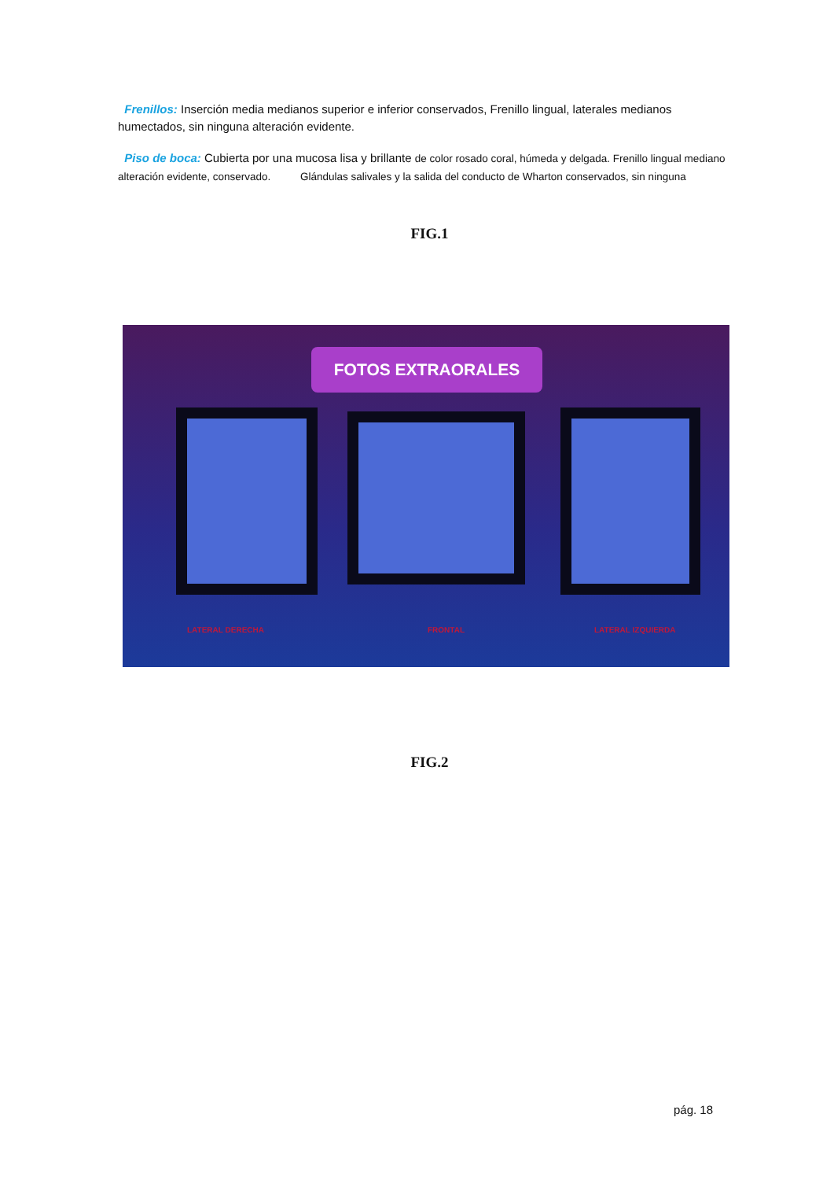Frenillos: Inserción media medianos superior e inferior conservados, Frenillo lingual, laterales medianos humectados, sin ninguna alteración evidente.
Piso de boca: Cubierta por una mucosa lisa y brillante de color rosado coral, húmeda y delgada. Frenillo lingual mediano alteración evidente, conservado. Glándulas salivales y la salida del conducto de Wharton conservados, sin ninguna
FIG.1
FOTOS EXTRAORALES
LATERAL DERECHA FRONTAL LATERAL IZQUIERDA
FIG.2
pág. 18